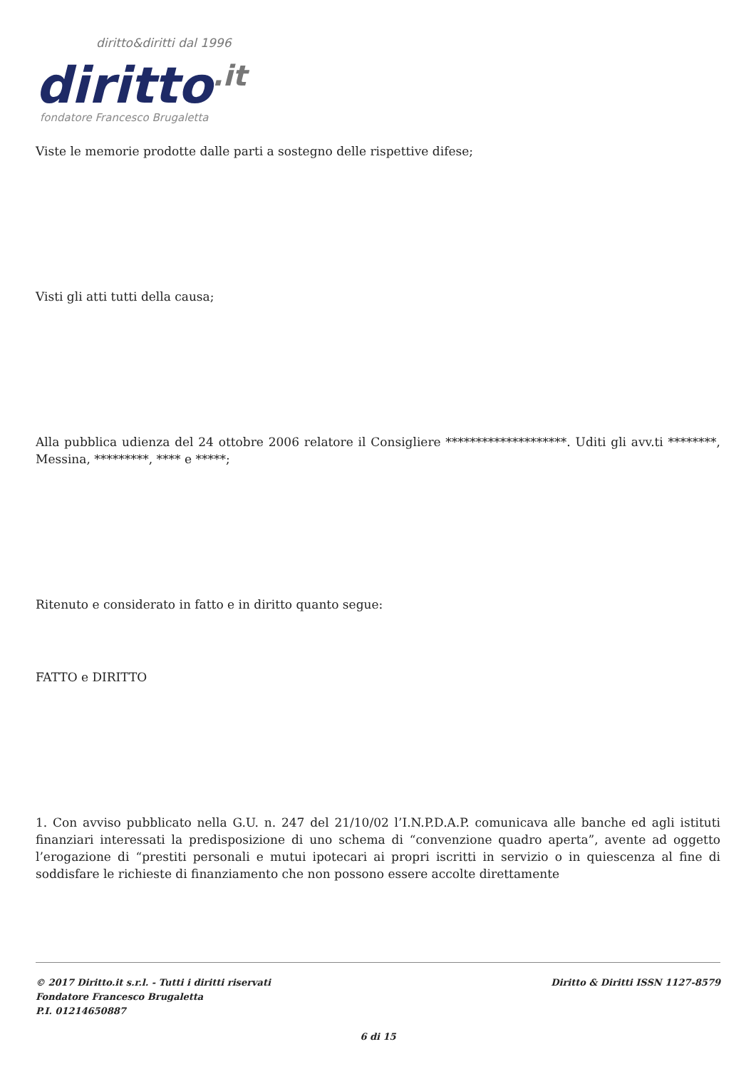diritto&diritti dal 1996
diritto.it
fondatore Francesco Brugaletta
Viste le memorie prodotte dalle parti a sostegno delle rispettive difese;
Visti gli atti tutti della causa;
Alla pubblica udienza del 24 ottobre 2006 relatore il Consigliere ********************. Uditi gli avv.ti ********, Messina, *********, **** e *****;
Ritenuto e considerato in fatto e in diritto quanto segue:
FATTO e DIRITTO
1. Con avviso pubblicato nella G.U. n. 247 del 21/10/02 l’I.N.P.D.A.P. comunicava alle banche ed agli istituti finanziari interessati la predisposizione di uno schema di “convenzione quadro aperta”, avente ad oggetto l’erogazione di “prestiti personali e mutui ipotecari ai propri iscritti in servizio o in quiescenza al fine di soddisfare le richieste di finanziamento che non possono essere accolte direttamente
© 2017 Diritto.it s.r.l. - Tutti i diritti riservati
Fondatore Francesco Brugaletta
P.I. 01214650887
Diritto & Diritti ISSN 1127-8579
6 di 15